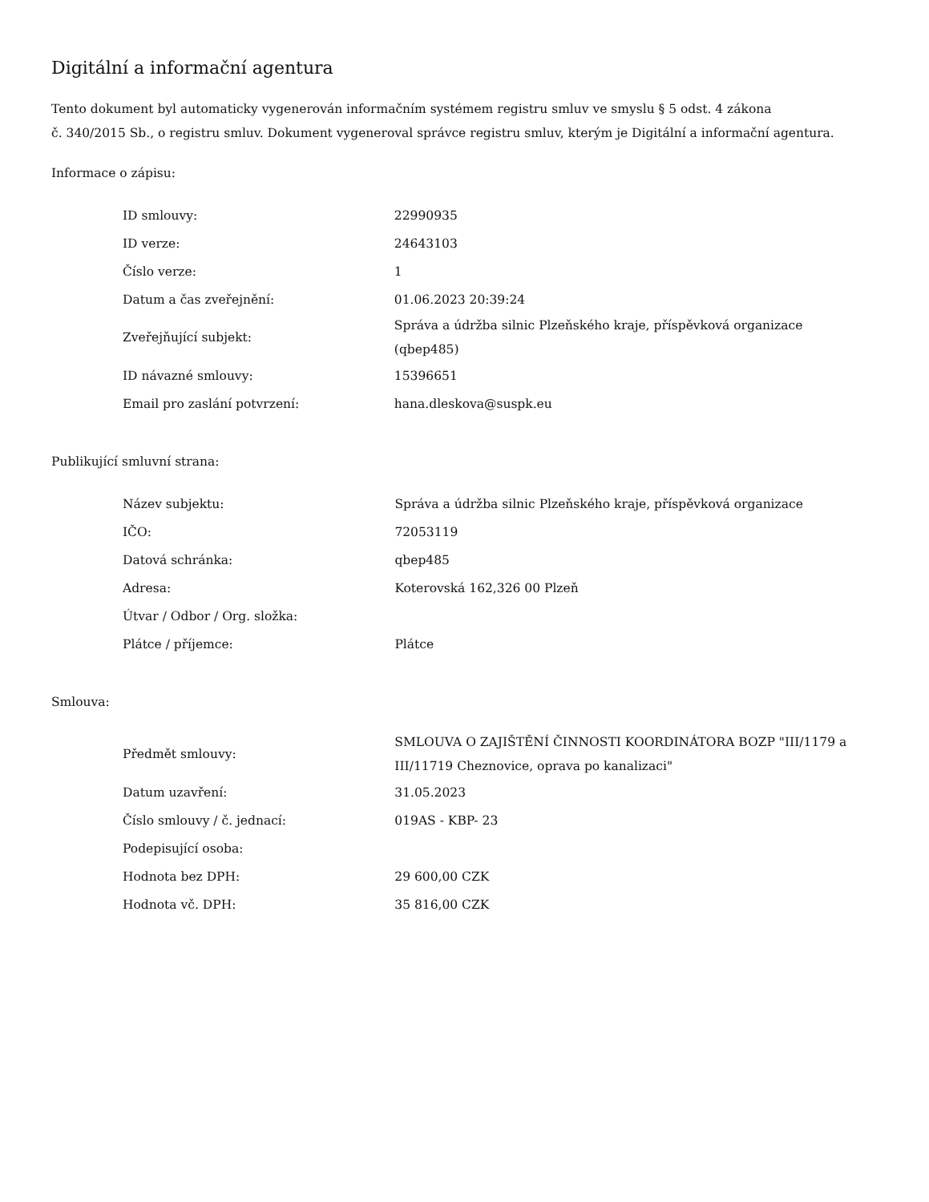Digitální a informační agentura
Tento dokument byl automaticky vygenerován informačním systémem registru smluv ve smyslu § 5 odst. 4 zákona
č. 340/2015 Sb., o registru smluv. Dokument vygeneroval správce registru smluv, kterým je Digitální a informační agentura.
Informace o zápisu:
| ID smlouvy: | 22990935 |
| ID verze: | 24643103 |
| Číslo verze: | 1 |
| Datum a čas zveřejnění: | 01.06.2023 20:39:24 |
| Zveřejňující subjekt: | Správa a údržba silnic Plzeňského kraje, příspěvková organizace (qbep485) |
| ID návazné smlouvy: | 15396651 |
| Email pro zaslání potvrzení: | hana.dleskova@suspk.eu |
Publikující smluvní strana:
| Název subjektu: | Správa a údržba silnic Plzeňského kraje, příspěvková organizace |
| IČO: | 72053119 |
| Datová schránka: | qbep485 |
| Adresa: | Koterovská 162,326 00 Plzeň |
| Útvar / Odbor / Org. složka: | |
| Plátce / příjemce: | Plátce |
Smlouva:
| Předmět smlouvy: | SMLOUVA O ZAJIŠTĚNÍ ČINNOSTI KOORDINÁTORA BOZP "III/1179 a III/11719 Cheznovice, oprava po kanalizaci" |
| Datum uzavření: | 31.05.2023 |
| Číslo smlouvy / č. jednací: | 019AS - KBP- 23 |
| Podepisující osoba: | |
| Hodnota bez DPH: | 29 600,00 CZK |
| Hodnota vč. DPH: | 35 816,00 CZK |